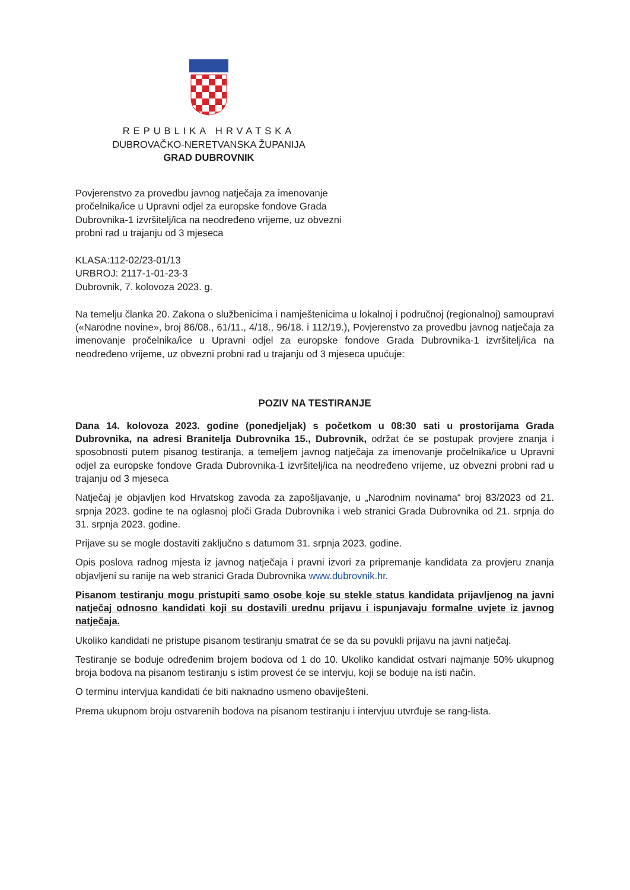REPUBLIKA HRVATSKA
DUBROVAČKO-NERETVANSKA ŽUPANIJA
GRAD DUBROVNIK
Povjerenstvo za provedbu javnog natječaja za imenovanje
pročelnika/ice u Upravni odjel za europske fondove Grada
Dubrovnika-1 izvršitelj/ica na neodređeno vrijeme, uz obvezni
probni rad u trajanju od 3 mjeseca
KLASA:112-02/23-01/13
URBROJ: 2117-1-01-23-3
Dubrovnik, 7. kolovoza 2023. g.
Na temelju članka 20. Zakona o službenicima i namještenicima u lokalnoj i područnoj (regionalnoj) samoupravi («Narodne novine», broj 86/08., 61/11., 4/18., 96/18. i 112/19.), Povjerenstvo za provedbu javnog natječaja za imenovanje pročelnika/ice u Upravni odjel za europske fondove Grada Dubrovnika-1 izvršitelj/ica na neodređeno vrijeme, uz obvezni probni rad u trajanju od 3 mjeseca upućuje:
POZIV NA TESTIRANJE
Dana 14. kolovoza 2023. godine (ponedjeljak) s početkom u 08:30 sati u prostorijama Grada Dubrovnika, na adresi Branitelja Dubrovnika 15., Dubrovnik, održat će se postupak provjere znanja i sposobnosti putem pisanog testiranja, a temeljem javnog natječaja za imenovanje pročelnika/ice u Upravni odjel za europske fondove Grada Dubrovnika-1 izvršitelj/ica na neodređeno vrijeme, uz obvezni probni rad u trajanju od 3 mjeseca
Natječaj je objavljen kod Hrvatskog zavoda za zapošljavanje, u „Narodnim novinama“ broj 83/2023 od 21. srpnja 2023. godine te na oglasnoj ploči Grada Dubrovnika i web stranici Grada Dubrovnika od 21. srpnja do 31. srpnja 2023. godine.
Prijave su se mogle dostaviti zaključno s datumom 31. srpnja 2023. godine.
Opis poslova radnog mjesta iz javnog natječaja i pravni izvori za pripremanje kandidata za provjeru znanja objavljeni su ranije na web stranici Grada Dubrovnika www.dubrovnik.hr.
Pisanom testiranju mogu pristupiti samo osobe koje su stekle status kandidata prijavljenog na javni natječaj odnosno kandidati koji su dostavili urednu prijavu i ispunjavaju formalne uvjete iz javnog natječaja.
Ukoliko kandidati ne pristupe pisanom testiranju smatrat će se da su povukli prijavu na javni natječaj.
Testiranje se boduje određenim brojem bodova od 1 do 10. Ukoliko kandidat ostvari najmanje 50% ukupnog broja bodova na pisanom testiranju s istim provest će se intervju, koji se boduje na isti način.
O terminu intervjua kandidati će biti naknadno usmeno obaviješteni.
Prema ukupnom broju ostvarenih bodova na pisanom testiranju i intervjuu utvrđuje se rang-lista.